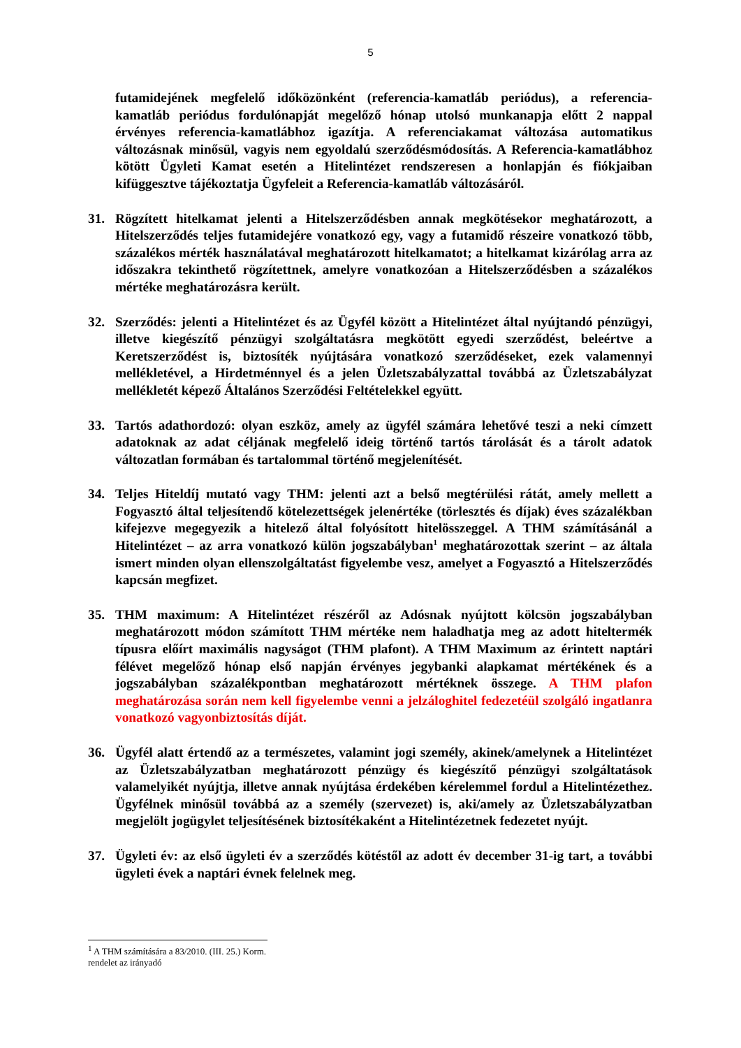5
futamidejének megfelelő időközönként (referencia-kamatláb periódus), a referencia-kamatláb periódus fordulónapját megelőző hónap utolsó munkanapja előtt 2 nappal érvényes referencia-kamatlábhoz igazítja. A referenciakamat változása automatikus változásnak minősül, vagyis nem egyoldalú szerződésmódosítás. A Referencia-kamatlábhoz kötött Ügyleti Kamat esetén a Hitelintézet rendszeresen a honlapján és fiókjaiban kifüggesztve tájékoztatja Ügyfeleit a Referencia-kamatláb változásáról.
31. Rögzített hitelkamat jelenti a Hitelszerződésben annak megkötésekor meghatározott, a Hitelszerződés teljes futamidejére vonatkozó egy, vagy a futamidő részeire vonatkozó több, százalékos mérték használatával meghatározott hitelkamatot; a hitelkamat kizárólag arra az időszakra tekinthető rögzítettnek, amelyre vonatkozóan a Hitelszerződésben a százalékos mértéke meghatározásra került.
32. Szerződés: jelenti a Hitelintézet és az Ügyfél között a Hitelintézet által nyújtandó pénzügyi, illetve kiegészítő pénzügyi szolgáltatásra megkötött egyedi szerződést, beleértve a Keretszerződést is, biztosíték nyújtására vonatkozó szerződéseket, ezek valamennyi mellékletével, a Hirdetménnyel és a jelen Üzletszabályzattal továbbá az Üzletszabályzat mellékletét képező Általános Szerződési Feltételekkel együtt.
33. Tartós adathordozó: olyan eszköz, amely az ügyfél számára lehetővé teszi a neki címzett adatoknak az adat céljának megfelelő ideig történő tartós tárolását és a tárolt adatok változatlan formában és tartalommal történő megjelenítését.
34. Teljes Hiteldíj mutató vagy THM: jelenti azt a belső megtérülési rátát, amely mellett a Fogyasztó által teljesítendő kötelezettségek jelenértéke (törlesztés és díjak) éves százalékban kifejezve megegyezik a hitelező által folyósított hitelösszeggel. A THM számításánál a Hitelintézet – az arra vonatkozó külön jogszabályban<sup>1</sup> meghatározottak szerint – az általa ismert minden olyan ellenszolgáltatást figyelembe vesz, amelyet a Fogyasztó a Hitelszerződés kapcsán megfizet.
35. THM maximum: A Hitelintézet részéről az Adósnak nyújtott kölcsön jogszabályban meghatározott módon számított THM mértéke nem haladhatja meg az adott hiteltermék típusra előírt maximális nagyságot (THM plafont). A THM Maximum az érintett naptári félévet megelőző hónap első napján érvényes jegybanki alapkamat mértékének és a jogszabályban százalékpontban meghatározott mértéknek összege. A THM plafon meghatározása során nem kell figyelembe venni a jelzáloghitel fedezetéül szolgáló ingatlanra vonatkozó vagyonbiztosítás díját.
36. Ügyfél alatt értendő az a természetes, valamint jogi személy, akinek/amelynek a Hitelintézet az Üzletszabályzatban meghatározott pénzügy és kiegészítő pénzügyi szolgáltatások valamelyikét nyújtja, illetve annak nyújtása érdekében kérelemmel fordul a Hitelintézethez. Ügyfélnek minősül továbbá az a személy (szervezet) is, aki/amely az Üzletszabályzatban megjelölt jogügylet teljesítésének biztosítékaként a Hitelintézetnek fedezetet nyújt.
37. Ügyleti év: az első ügyleti év a szerződés kötéstől az adott év december 31-ig tart, a további ügyleti évek a naptári évnek felelnek meg.
<sup>1</sup> A THM számítására a 83/2010. (III. 25.) Korm. rendelet az irányadó